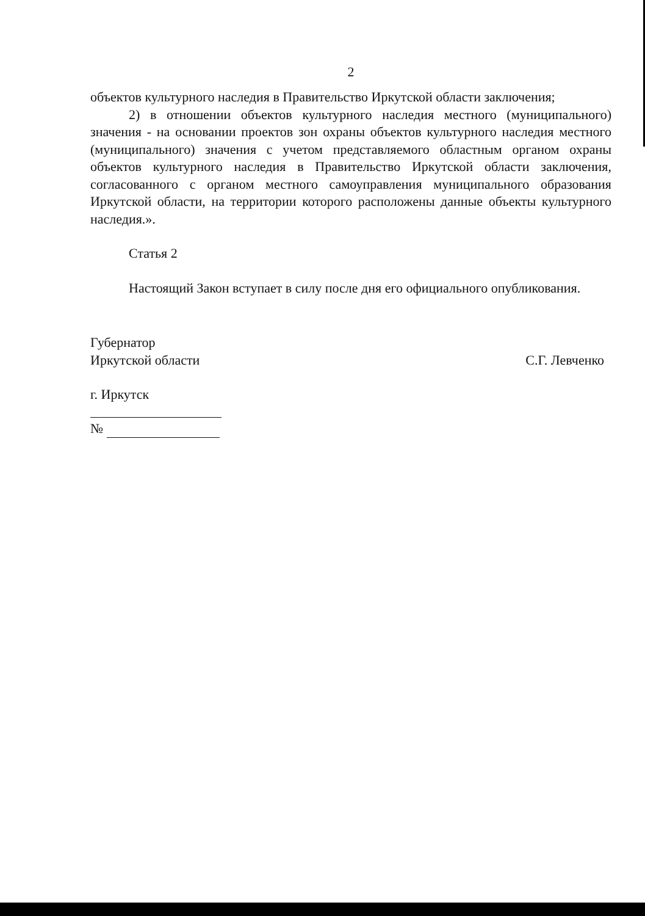2
объектов культурного наследия в Правительство Иркутской области заключения;
2) в отношении объектов культурного наследия местного (муниципального) значения - на основании проектов зон охраны объектов культурного наследия местного (муниципального) значения с учетом представляемого областным органом охраны объектов культурного наследия в Правительство Иркутской области заключения, согласованного с органом местного самоуправления муниципального образования Иркутской области, на территории которого расположены данные объекты культурного наследия.».
Статья 2
Настоящий Закон вступает в силу после дня его официального опубликования.
Губернатор
Иркутской области
С.Г. Левченко
г. Иркутск
№